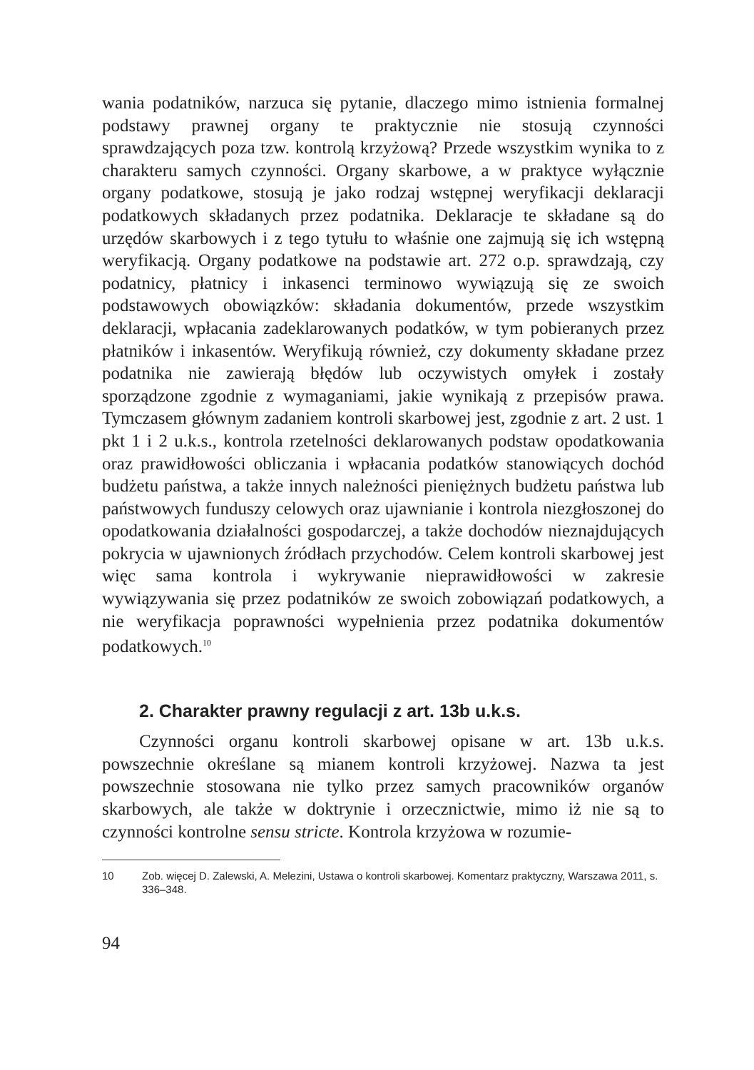wania podatników, narzuca się pytanie, dlaczego mimo istnienia formalnej podstawy prawnej organy te praktycznie nie stosują czynności sprawdzających poza tzw. kontrolą krzyżową? Przede wszystkim wynika to z charakteru samych czynności. Organy skarbowe, a w praktyce wyłącznie organy podatkowe, stosują je jako rodzaj wstępnej weryfikacji deklaracji podatkowych składanych przez podatnika. Deklaracje te składane są do urzędów skarbowych i z tego tytułu to właśnie one zajmują się ich wstępną weryfikacją. Organy podatkowe na podstawie art. 272 o.p. sprawdzają, czy podatnicy, płatnicy i inkasenci terminowo wywiązują się ze swoich podstawowych obowiązków: składania dokumentów, przede wszystkim deklaracji, wpłacania zadeklarowanych podatków, w tym pobieranych przez płatników i inkasentów. Weryfikują również, czy dokumenty składane przez podatnika nie zawierają błędów lub oczywistych omyłek i zostały sporządzone zgodnie z wymaganiami, jakie wynikają z przepisów prawa. Tymczasem głównym zadaniem kontroli skarbowej jest, zgodnie z art. 2 ust. 1 pkt 1 i 2 u.k.s., kontrola rzetelności deklarowanych podstaw opodatkowania oraz prawidłowości obliczania i wpłacania podatków stanowiących dochód budżetu państwa, a także innych należności pieniężnych budżetu państwa lub państwowych funduszy celowych oraz ujawnianie i kontrola niezgłoszonej do opodatkowania działalności gospodarczej, a także dochodów nieznajdujących pokrycia w ujawnionych źródłach przychodów. Celem kontroli skarbowej jest więc sama kontrola i wykrywanie nieprawidłowości w zakresie wywiązywania się przez podatników ze swoich zobowiązań podatkowych, a nie weryfikacja poprawności wypełnienia przez podatnika dokumentów podatkowych.<sup>10</sup>
2. Charakter prawny regulacji z art. 13b u.k.s.
Czynności organu kontroli skarbowej opisane w art. 13b u.k.s. powszechnie określane są mianem kontroli krzyżowej. Nazwa ta jest powszechnie stosowana nie tylko przez samych pracowników organów skarbowych, ale także w doktrynie i orzecznictwie, mimo iż nie są to czynności kontrolne sensu stricte. Kontrola krzyżowa w rozumie-
10 Zob. więcej D. Zalewski, A. Melezini, Ustawa o kontroli skarbowej. Komentarz praktyczny, Warszawa 2011, s. 336–348.
94